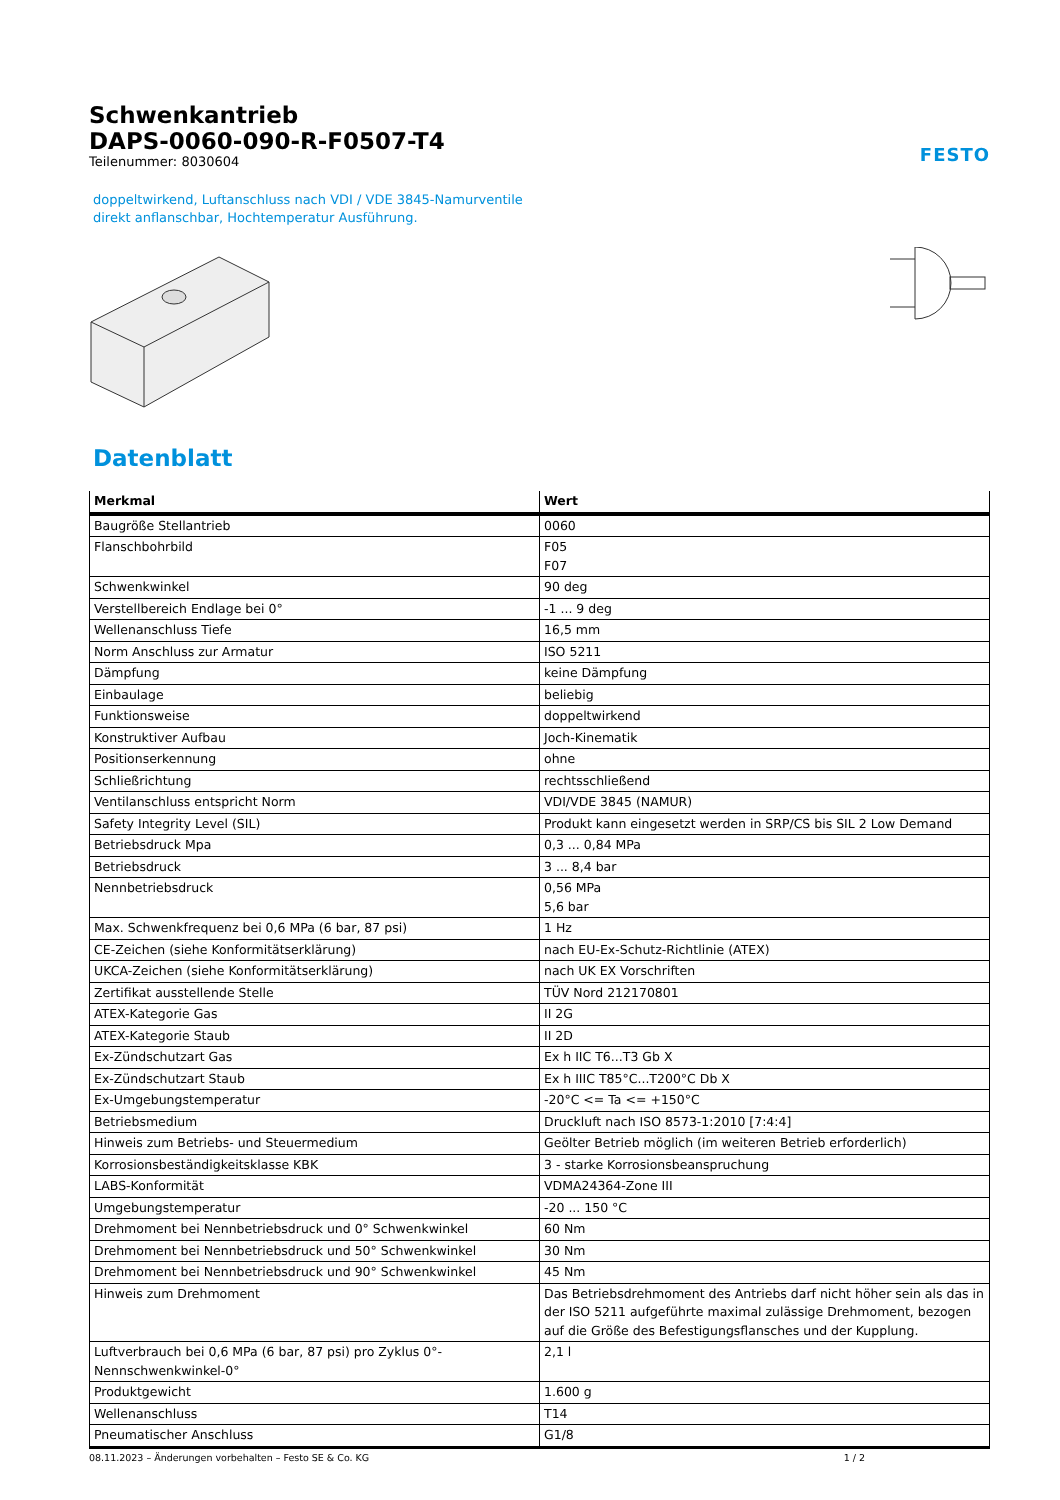Schwenkantrieb
DAPS-0060-090-R-F0507-T4
Teilenummer: 8030604
FESTO
doppeltwirkend, Luftanschluss nach VDI / VDE 3845-Namurventile
direkt anflanschbar, Hochtemperatur Ausführung.
Datenblatt
| Merkmal | Wert |
| --- | --- |
| Baugröße Stellantrieb | 0060 |
| Flanschbohrbild | F05 F07 |
| Schwenkwinkel | 90 deg |
| Verstellbereich Endlage bei 0° | -1 ... 9 deg |
| Wellenanschluss Tiefe | 16,5 mm |
| Norm Anschluss zur Armatur | ISO 5211 |
| Dämpfung | keine Dämpfung |
| Einbaulage | beliebig |
| Funktionsweise | doppeltwirkend |
| Konstruktiver Aufbau | Joch-Kinematik |
| Positionserkennung | ohne |
| Schließrichtung | rechtsschließend |
| Ventilanschluss entspricht Norm | VDI/VDE 3845 (NAMUR) |
| Safety Integrity Level (SIL) | Produkt kann eingesetzt werden in SRP/CS bis SIL 2 Low Demand |
| Betriebsdruck Mpa | 0,3 ... 0,84 MPa |
| Betriebsdruck | 3 ... 8,4 bar |
| Nennbetriebsdruck | 0,56 MPa 5,6 bar |
| Max. Schwenkfrequenz bei 0,6 MPa (6 bar, 87 psi) | 1 Hz |
| CE-Zeichen (siehe Konformitätserklärung) | nach EU-Ex-Schutz-Richtlinie (ATEX) |
| UKCA-Zeichen (siehe Konformitätserklärung) | nach UK EX Vorschriften |
| Zertifikat ausstellende Stelle | TÜV Nord 212170801 |
| ATEX-Kategorie Gas | II 2G |
| ATEX-Kategorie Staub | II 2D |
| Ex-Zündschutzart Gas | Ex h IIC T6...T3 Gb X |
| Ex-Zündschutzart Staub | Ex h IIIC T85°C...T200°C Db X |
| Ex-Umgebungstemperatur | -20°C <= Ta <= +150°C |
| Betriebsmedium | Druckluft nach ISO 8573-1:2010 [7:4:4] |
| Hinweis zum Betriebs- und Steuermedium | Geölter Betrieb möglich (im weiteren Betrieb erforderlich) |
| Korrosionsbeständigkeitsklasse KBK | 3 - starke Korrosionsbeanspruchung |
| LABS-Konformität | VDMA24364-Zone III |
| Umgebungstemperatur | -20 ... 150 °C |
| Drehmoment bei Nennbetriebsdruck und 0° Schwenkwinkel | 60 Nm |
| Drehmoment bei Nennbetriebsdruck und 50° Schwenkwinkel | 30 Nm |
| Drehmoment bei Nennbetriebsdruck und 90° Schwenkwinkel | 45 Nm |
| Hinweis zum Drehmoment | Das Betriebsdrehmoment des Antriebs darf nicht höher sein als das in der ISO 5211 aufgeführte maximal zulässige Drehmoment, bezogen auf die Größe des Befestigungsflansches und der Kupplung. |
| Luftverbrauch bei 0,6 MPa (6 bar, 87 psi) pro Zyklus 0°-Nennschwenkwinkel-0° | 2,1 l |
| Produktgewicht | 1.600 g |
| Wellenanschluss | T14 |
| Pneumatischer Anschluss | G1/8 |
08.11.2023 – Änderungen vorbehalten – Festo SE & Co. KG 1 / 2